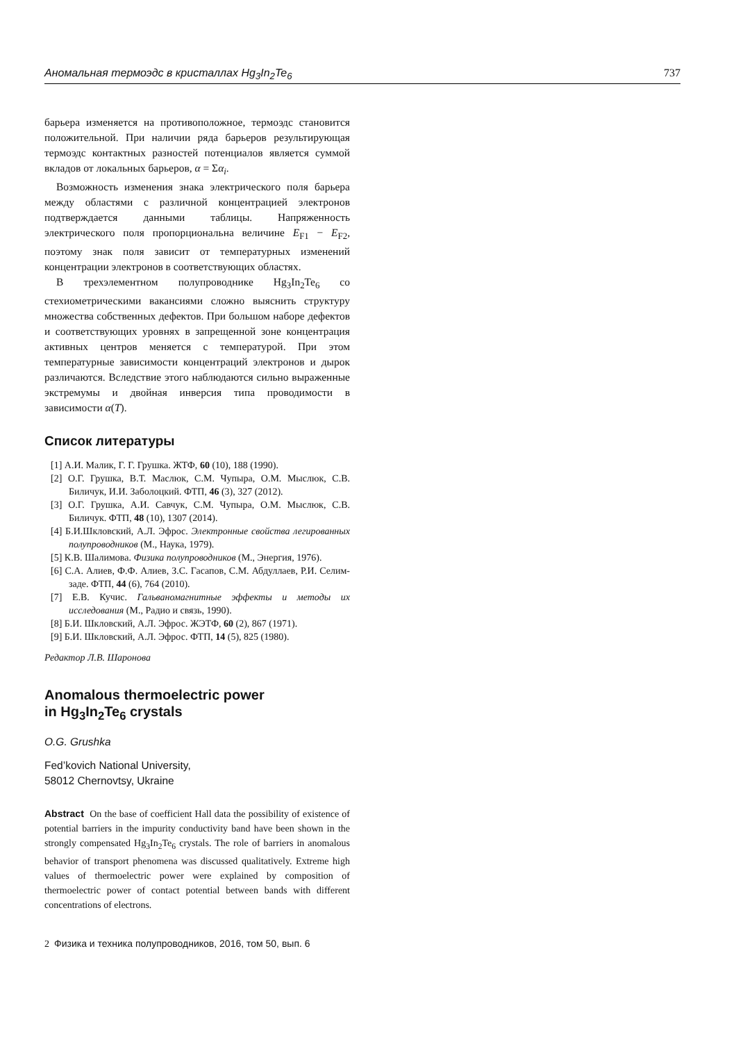Аномальная термоэдс в кристаллах Hg<sub>3</sub>In<sub>2</sub>Te<sub>6</sub> 737
барьера изменяется на противоположное, термоэдс становится положительной. При наличии ряда барьеров результирующая термоэдс контактных разностей потенциалов является суммой вкладов от локальных барьеров, α = Σα<sub>i</sub>.
Возможность изменения знака электрического поля барьера между областями с различной концентрацией электронов подтверждается данными таблицы. Напряженность электрического поля пропорциональна величине E<sub>F1</sub> − E<sub>F2</sub>, поэтому знак поля зависит от температурных изменений концентрации электронов в соответствующих областях.
В трехэлементном полупроводнике Hg<sub>3</sub>In<sub>2</sub>Te<sub>6</sub> со стехиометрическими вакансиями сложно выяснить структуру множества собственных дефектов. При большом наборе дефектов и соответствующих уровнях в запрещенной зоне концентрация активных центров меняется с температурой. При этом температурные зависимости концентраций электронов и дырок различаются. Вследствие этого наблюдаются сильно выраженные экстремумы и двойная инверсия типа проводимости в зависимости α(T).
Список литературы
[1] А.И. Малик, Г. Г. Грушка. ЖТФ, 60 (10), 188 (1990).
[2] О.Г. Грушка, В.Т. Маслюк, С.М. Чупыра, О.М. Мыслюк, С.В. Биличук, И.И. Заболоцкий. ФТП, 46 (3), 327 (2012).
[3] О.Г. Грушка, А.И. Савчук, С.М. Чупыра, О.М. Мыслюк, С.В. Биличук. ФТП, 48 (10), 1307 (2014).
[4] Б.И.Шкловский, А.Л. Эфрос. Электронные свойства легированных полупроводников (М., Наука, 1979).
[5] К.В. Шалимова. Физика полупроводников (М., Энергия, 1976).
[6] С.А. Алиев, Ф.Ф. Алиев, З.С. Гасапов, С.М. Абдуллаев, Р.И. Селим-заде. ФТП, 44 (6), 764 (2010).
[7] Е.В. Кучис. Гальваномагнитные эффекты и методы их исследования (М., Радио и связь, 1990).
[8] Б.И. Шкловский, А.Л. Эфрос. ЖЭТФ, 60 (2), 867 (1971).
[9] Б.И. Шкловский, А.Л. Эфрос. ФТП, 14 (5), 825 (1980).
Редактор Л.В. Шаронова
Anomalous thermoelectric power
in Hg<sub>3</sub>In<sub>2</sub>Te<sub>6</sub> crystals
O.G. Grushka
Fed’kovich National University,
58012 Chernovtsy, Ukraine
Abstract On the base of coefficient Hall data the possibility of existence of potential barriers in the impurity conductivity band have been shown in the strongly compensated Hg<sub>3</sub>In<sub>2</sub>Te<sub>6</sub> crystals. The role of barriers in anomalous behavior of transport phenomena was discussed qualitatively. Extreme high values of thermoelectric power were explained by composition of thermoelectric power of contact potential between bands with different concentrations of electrons.
2 Физика и техника полупроводников, 2016, том 50, вып. 6